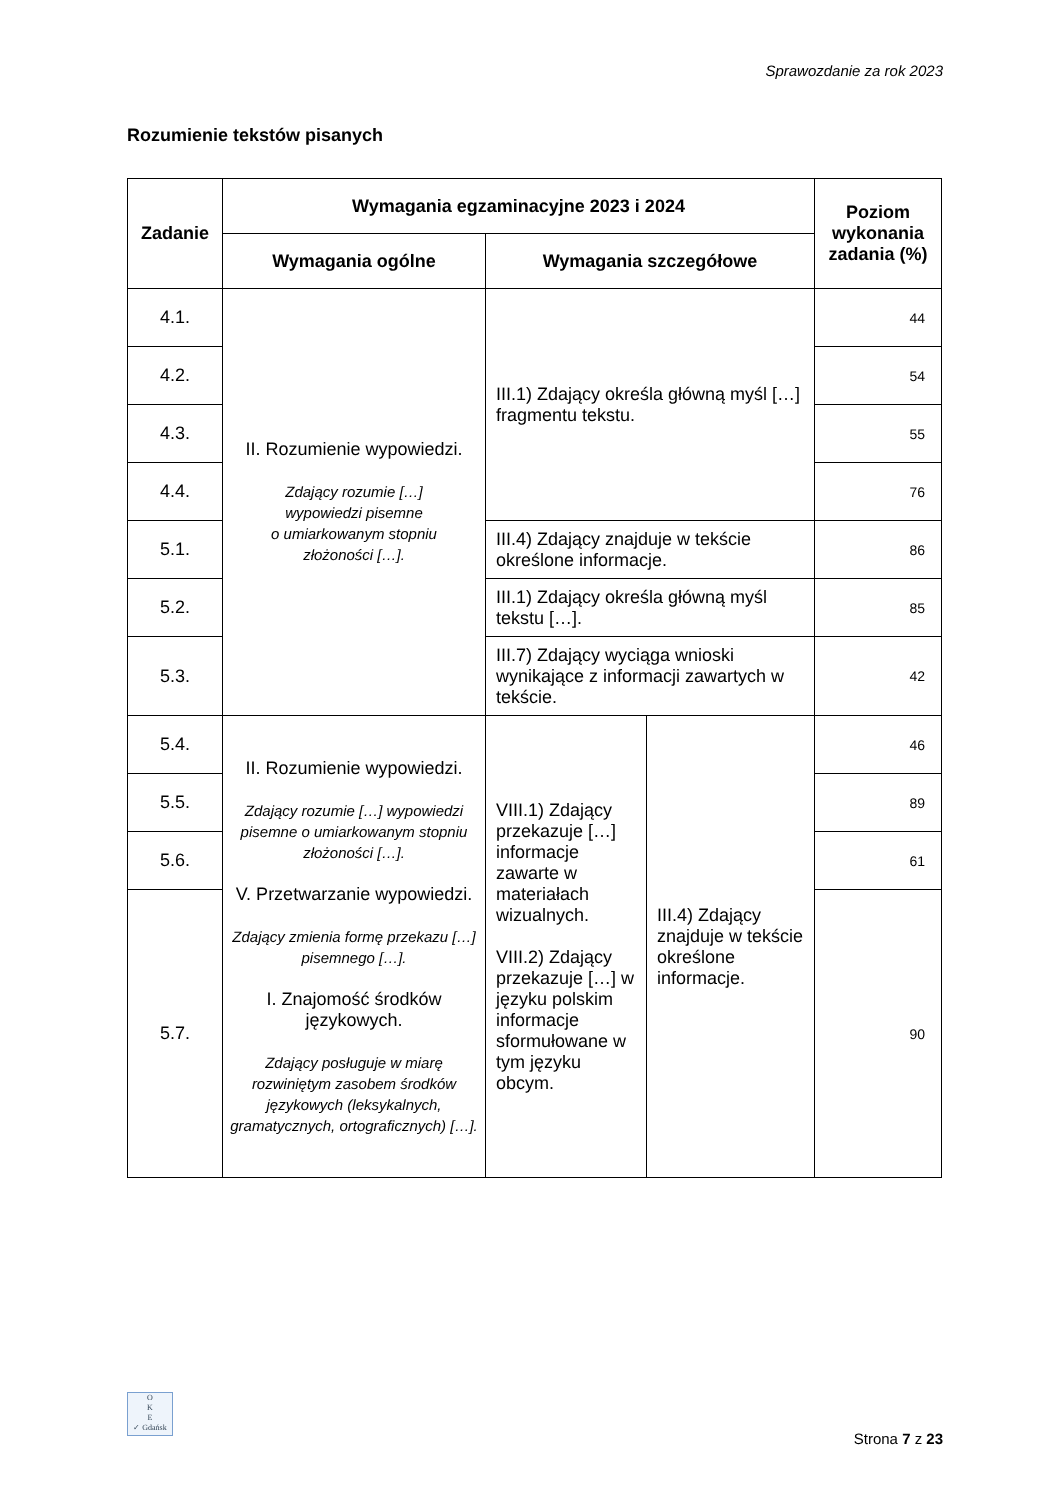Sprawozdanie za rok 2023
Rozumienie tekstów pisanych
| Zadanie | Wymagania egzaminacyjne 2023 i 2024 | | | Poziom wykonania zadania (%) |
| --- | --- | --- | --- | --- |
| | Wymagania ogólne | Wymagania szczegółowe | | |
| 4.1. | II. Rozumienie wypowiedzi. Zdający rozumie […] wypowiedzi pisemne o umiarkowanym stopniu złożoności […]. | III.1) Zdający określa główną myśl […] fragmentu tekstu. | | 44 |
| 4.2. | | | | 54 |
| 4.3. | | | | 55 |
| 4.4. | | | | 76 |
| 5.1. | | III.4) Zdający znajduje w tekście określone informacje. | | 86 |
| 5.2. | | III.1) Zdający określa główną myśl tekstu […]. | | 85 |
| 5.3. | | III.7) Zdający wyciąga wnioski wynikające z informacji zawartych w tekście. | | 42 |
| 5.4. | II. Rozumienie wypowiedzi. Zdający rozumie […] wypowiedzi pisemne o umiarkowanym stopniu złożoności […]. V. Przetwarzanie wypowiedzi. Zdający zmienia formę przekazu […] pisemnego […]. I. Znajomość środków językowych. Zdający posługuje w miarę rozwiniętym zasobem środków językowych (leksykalnych, gramatycznych, ortograficznych) […]. | VIII.1) Zdający przekazuje […] informacje zawarte w materiałach wizualnych. VIII.2) Zdający przekazuje […] w języku polskim informacje sformułowane w tym języku obcym. | III.4) Zdający znajduje w tekście określone informacje. | 46 |
| 5.5. | | | | 89 |
| 5.6. | | | | 61 |
| 5.7. | | | | 90 |
O
K
E
✓ Gdańsk
Strona 7 z 23